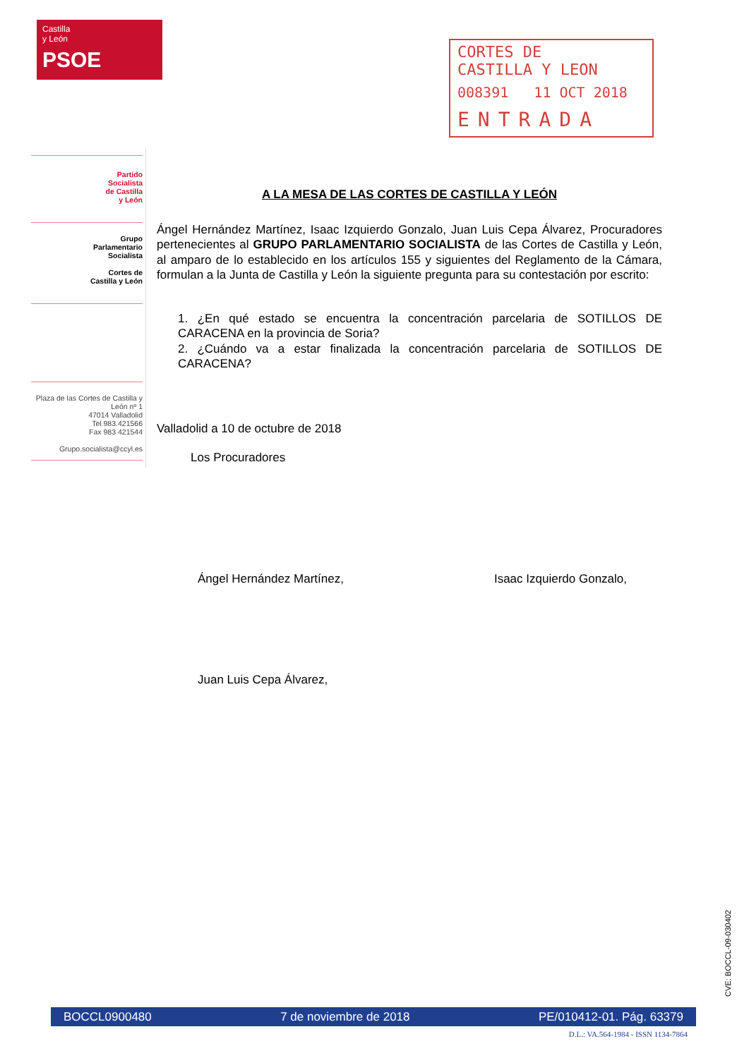Castilla
y León
PSOE
CORTES DE
CASTILLA Y LEON
008391 11 OCT 2018
ENTRADA
Partido
Socialista
de Castilla
y León
Grupo
Parlamentario
Socialista
Cortes de
Castilla y León
Plaza de las Cortes de Castilla y
León nº 1
47014 Valladolid
Tel.983.421566
Fax 983 421544
Grupo.socialista@ccyl.es
A LA MESA DE LAS CORTES DE CASTILLA Y LEÓN
Ángel Hernández Martínez, Isaac Izquierdo Gonzalo, Juan Luis Cepa Álvarez, Procuradores pertenecientes al GRUPO PARLAMENTARIO SOCIALISTA de las Cortes de Castilla y León, al amparo de lo establecido en los artículos 155 y siguientes del Reglamento de la Cámara, formulan a la Junta de Castilla y León la siguiente pregunta para su contestación por escrito:
1. ¿En qué estado se encuentra la concentración parcelaria de SOTILLOS DE CARACENA en la provincia de Soria?
2. ¿Cuándo va a estar finalizada la concentración parcelaria de SOTILLOS DE CARACENA?
Valladolid a 10 de octubre de 2018
Los Procuradores
Ángel Hernández Martínez, Isaac Izquierdo Gonzalo,
Juan Luis Cepa Álvarez,
CVE: BOCCL-09-030402
BOCCL0900480 7 de noviembre de 2018 PE/010412-01. Pág. 63379
D.L.: VA.564-1984 - ISSN 1134-7864